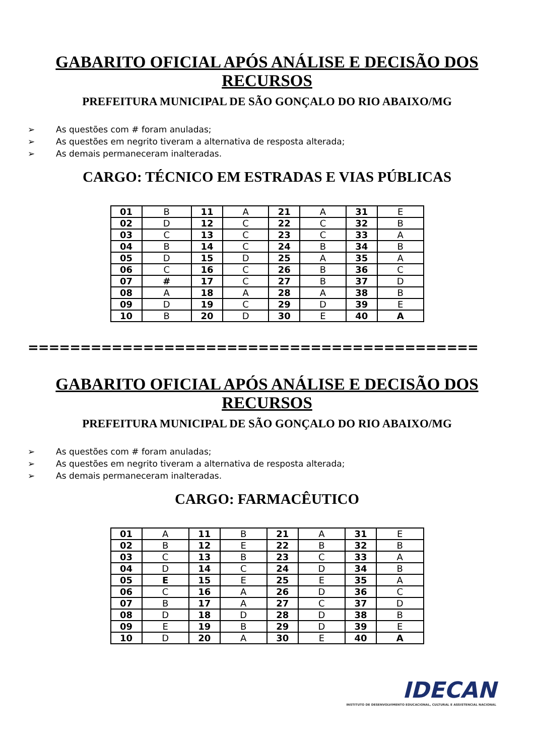GABARITO OFICIAL APÓS ANÁLISE E DECISÃO DOS RECURSOS
PREFEITURA MUNICIPAL DE SÃO GONÇALO DO RIO ABAIXO/MG
➢ As questões com # foram anuladas;
➢ As questões em negrito tiveram a alternativa de resposta alterada;
➢ As demais permaneceram inalteradas.
CARGO: TÉCNICO EM ESTRADAS E VIAS PÚBLICAS
| 01 | B | 11 | A | 21 | A | 31 | E |
| 02 | D | 12 | C | 22 | C | 32 | B |
| 03 | C | 13 | C | 23 | C | 33 | A |
| 04 | B | 14 | C | 24 | B | 34 | B |
| 05 | D | 15 | D | 25 | A | 35 | A |
| 06 | C | 16 | C | 26 | B | 36 | C |
| 07 | # | 17 | C | 27 | B | 37 | D |
| 08 | A | 18 | A | 28 | A | 38 | B |
| 09 | D | 19 | C | 29 | D | 39 | E |
| 10 | B | 20 | D | 30 | E | 40 | A |
===========================================
GABARITO OFICIAL APÓS ANÁLISE E DECISÃO DOS RECURSOS
PREFEITURA MUNICIPAL DE SÃO GONÇALO DO RIO ABAIXO/MG
➢ As questões com # foram anuladas;
➢ As questões em negrito tiveram a alternativa de resposta alterada;
➢ As demais permaneceram inalteradas.
CARGO: FARMACÊUTICO
| 01 | A | 11 | B | 21 | A | 31 | E |
| 02 | B | 12 | E | 22 | B | 32 | B |
| 03 | C | 13 | B | 23 | C | 33 | A |
| 04 | D | 14 | C | 24 | D | 34 | B |
| 05 | E | 15 | E | 25 | E | 35 | A |
| 06 | C | 16 | A | 26 | D | 36 | C |
| 07 | B | 17 | A | 27 | C | 37 | D |
| 08 | D | 18 | D | 28 | D | 38 | B |
| 09 | E | 19 | B | 29 | D | 39 | E |
| 10 | D | 20 | A | 30 | E | 40 | A |
IDECAN
INSTITUTO DE DESENVOLVIMENTO EDUCACIONAL, CULTURAL E ASSISTENCIAL NACIONAL